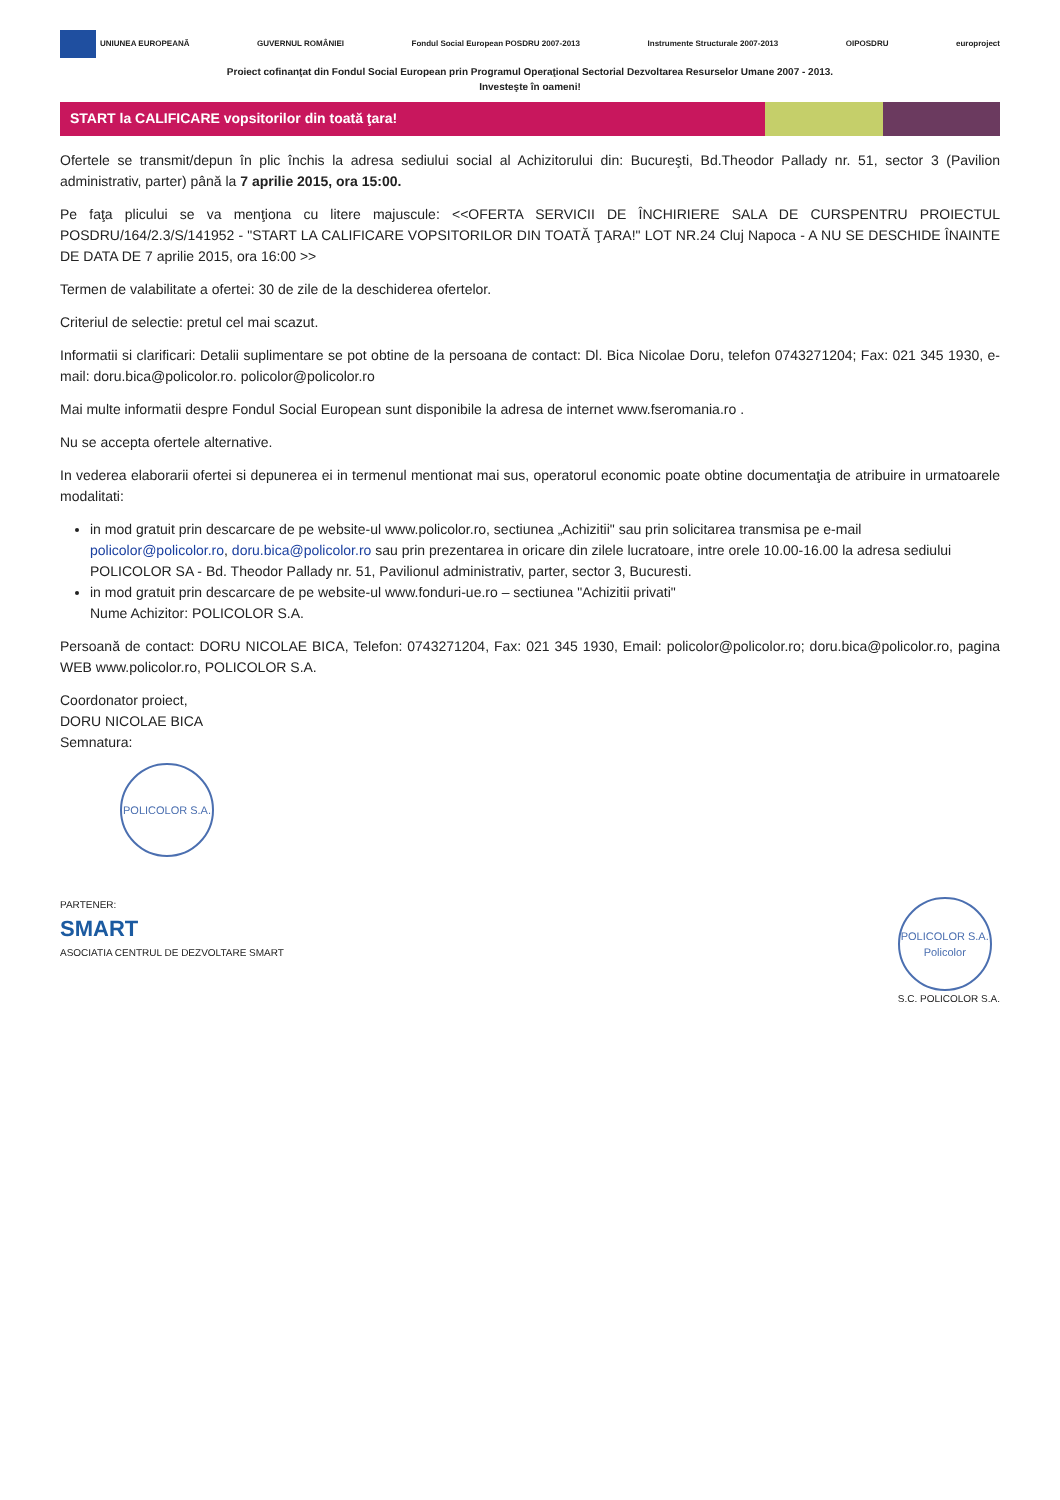UNIUNEA EUROPEANĂ GUVERNUL ROMÂNIEI Fondul Social European POSDRU 2007-2013 Instrumente Structurale 2007-2013 OIPOSDRU europroject
Proiect cofinanţat din Fondul Social European prin Programul Operaţional Sectorial Dezvoltarea Resurselor Umane 2007 - 2013.
Investeşte în oameni!
START la CALIFICARE vopsitorilor din toată ţara!
Ofertele se transmit/depun în plic închis la adresa sediului social al Achizitorului din: Bucureşti, Bd.Theodor Pallady nr. 51, sector 3 (Pavilion administrativ, parter) până la 7 aprilie 2015, ora 15:00.
Pe faţa plicului se va menţiona cu litere majuscule: <<OFERTA SERVICII DE ÎNCHIRIERE SALA DE CURSPENTRU PROIECTUL POSDRU/164/2.3/S/141952 - "START LA CALIFICARE VOPSITORILOR DIN TOATĂ ŢARA!" LOT NR.24 Cluj Napoca - A NU SE DESCHIDE ÎNAINTE DE DATA DE 7 aprilie 2015, ora 16:00 >>
Termen de valabilitate a ofertei: 30 de zile de la deschiderea ofertelor.
Criteriul de selectie: pretul cel mai scazut.
Informatii si clarificari: Detalii suplimentare se pot obtine de la persoana de contact: Dl. Bica Nicolae Doru, telefon 0743271204; Fax: 021 345 1930, e-mail: doru.bica@policolor.ro. policolor@policolor.ro
Mai multe informatii despre Fondul Social European sunt disponibile la adresa de internet www.fseromania.ro .
Nu se accepta ofertele alternative.
In vederea elaborarii ofertei si depunerea ei in termenul mentionat mai sus, operatorul economic poate obtine documentaţia de atribuire in urmatoarele modalitati:
in mod gratuit prin descarcare de pe website-ul www.policolor.ro, sectiunea „Achizitii" sau prin solicitarea transmisa pe e-mail policolor@policolor.ro, doru.bica@policolor.ro sau prin prezentarea in oricare din zilele lucratoare, intre orele 10.00-16.00 la adresa sediului POLICOLOR SA - Bd. Theodor Pallady nr. 51, Pavilionul administrativ, parter, sector 3, Bucuresti.
in mod gratuit prin descarcare de pe website-ul www.fonduri-ue.ro – sectiunea "Achizitii privati"
Nume Achizitor: POLICOLOR S.A.
Persoană de contact: DORU NICOLAE BICA, Telefon: 0743271204, Fax: 021 345 1930, Email: policolor@policolor.ro; doru.bica@policolor.ro, pagina WEB www.policolor.ro, POLICOLOR S.A.
Coordonator proiect,
DORU NICOLAE BICA
Semnatura:
POLICOLOR S.A.
PARTENER:
SMART
ASOCIATIA CENTRUL DE DEZVOLTARE SMART
POLICOLOR S.A. Policolor
S.C. POLICOLOR S.A.